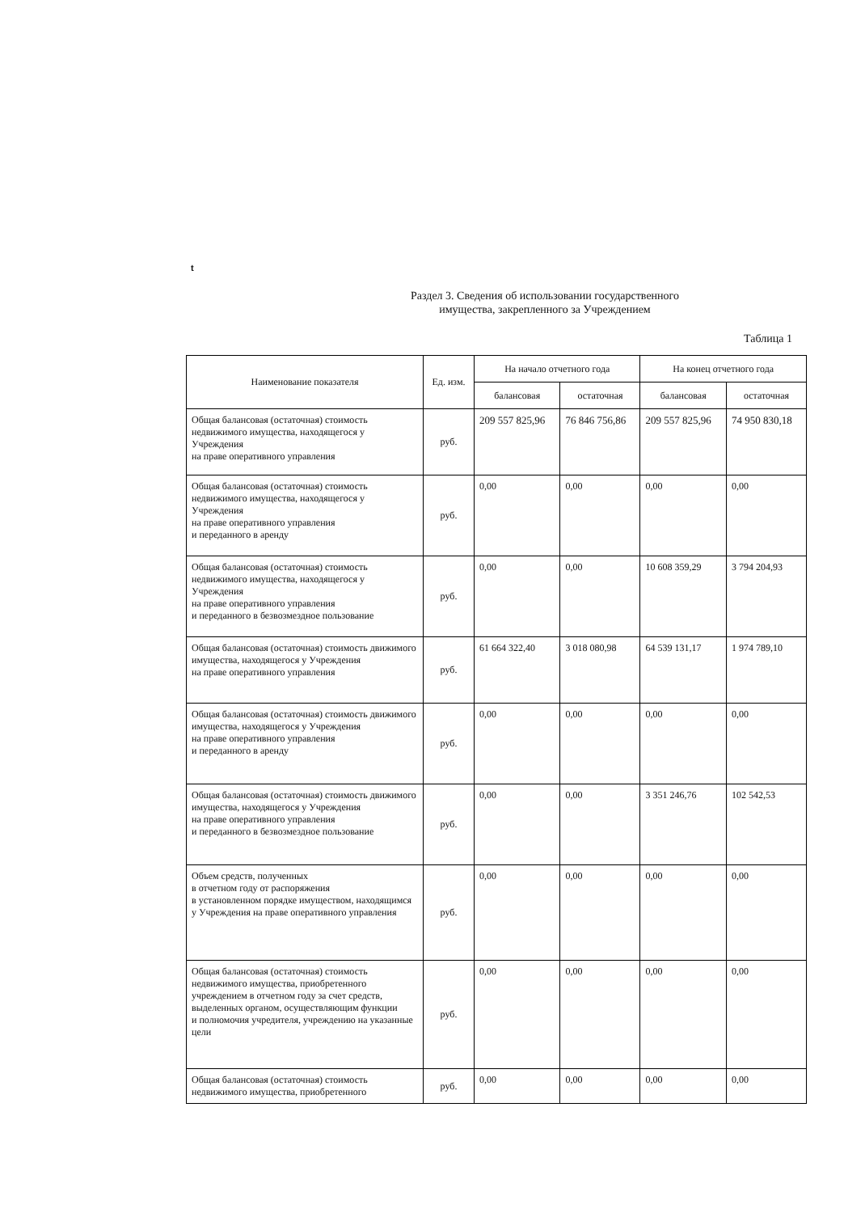t
Раздел 3. Сведения об использовании государственного
имущества, закрепленного за Учреждением
Таблица 1
| Наименование показателя | Ед. изм. | На начало отчетного года | | На конец отчетного года | |
| --- | --- | --- | --- | --- | --- |
| | | балансовая | остаточная | балансовая | остаточная |
| Общая балансовая (остаточная) стоимость недвижимого имущества, находящегося у Учреждения на праве оперативного управления | руб. | 209 557 825,96 | 76 846 756,86 | 209 557 825,96 | 74 950 830,18 |
| Общая балансовая (остаточная) стоимость недвижимого имущества, находящегося у Учреждения на праве оперативного управления и переданного в аренду | руб. | 0,00 | 0,00 | 0,00 | 0,00 |
| Общая балансовая (остаточная) стоимость недвижимого имущества, находящегося у Учреждения на праве оперативного управления и переданного в безвозмездное пользование | руб. | 0,00 | 0,00 | 10 608 359,29 | 3 794 204,93 |
| Общая балансовая (остаточная) стоимость движимого имущества, находящегося у Учреждения на праве оперативного управления | руб. | 61 664 322,40 | 3 018 080,98 | 64 539 131,17 | 1 974 789,10 |
| Общая балансовая (остаточная) стоимость движимого имущества, находящегося у Учреждения на праве оперативного управления и переданного в аренду | руб. | 0,00 | 0,00 | 0,00 | 0,00 |
| Общая балансовая (остаточная) стоимость движимого имущества, находящегося у Учреждения на праве оперативного управления и переданного в безвозмездное пользование | руб. | 0,00 | 0,00 | 3 351 246,76 | 102 542,53 |
| Объем средств, полученных в отчетном году от распоряжения в установленном порядке имуществом, находящимся у Учреждения на праве оперативного управления | руб. | 0,00 | 0,00 | 0,00 | 0,00 |
| Общая балансовая (остаточная) стоимость недвижимого имущества, приобретенного учреждением в отчетном году за счет средств, выделенных органом, осуществляющим функции и полномочия учредителя, учреждению на указанные цели | руб. | 0,00 | 0,00 | 0,00 | 0,00 |
| Общая балансовая (остаточная) стоимость недвижимого имущества, приобретенного | руб. | 0,00 | 0,00 | 0,00 | 0,00 |